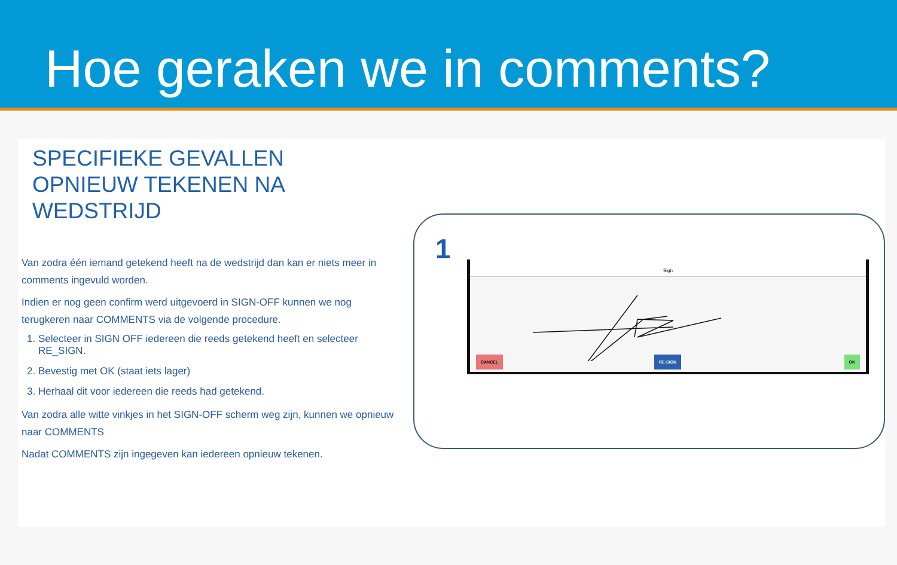Hoe geraken we in comments?
SPECIFIEKE GEVALLEN
OPNIEUW TEKENEN NA
WEDSTRIJD
Van zodra één iemand getekend heeft na de wedstrijd dan kan er niets meer in comments ingevuld worden.
Indien er nog geen confirm werd uitgevoerd in SIGN-OFF kunnen we nog terugkeren naar COMMENTS via de volgende procedure.
1. Selecteer in SIGN OFF iedereen die reeds getekend heeft en selecteer RE_SIGN.
2. Bevestig met OK (staat iets lager)
3. Herhaal dit voor iedereen die reeds had getekend.
Van zodra alle witte vinkjes in het SIGN-OFF scherm weg zijn, kunnen we opnieuw naar COMMENTS
Nadat COMMENTS zijn ingegeven kan iedereen opnieuw tekenen.
1
Sign
CANCEL RE-SIGN OK